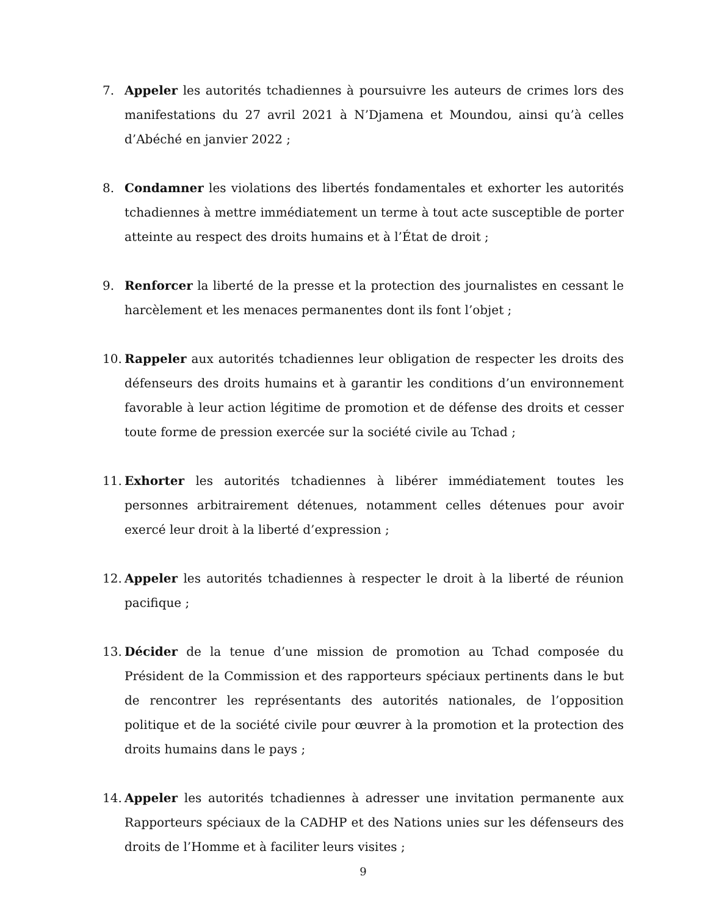7. Appeler les autorités tchadiennes à poursuivre les auteurs de crimes lors des manifestations du 27 avril 2021 à N’Djamena et Moundou, ainsi qu’à celles d’Abéché en janvier 2022 ;
8. Condamner les violations des libertés fondamentales et exhorter les autorités tchadiennes à mettre immédiatement un terme à tout acte susceptible de porter atteinte au respect des droits humains et à l’État de droit ;
9. Renforcer la liberté de la presse et la protection des journalistes en cessant le harcèlement et les menaces permanentes dont ils font l’objet ;
10. Rappeler aux autorités tchadiennes leur obligation de respecter les droits des défenseurs des droits humains et à garantir les conditions d’un environnement favorable à leur action légitime de promotion et de défense des droits et cesser toute forme de pression exercée sur la société civile au Tchad ;
11. Exhorter les autorités tchadiennes à libérer immédiatement toutes les personnes arbitrairement détenues, notamment celles détenues pour avoir exercé leur droit à la liberté d’expression ;
12. Appeler les autorités tchadiennes à respecter le droit à la liberté de réunion pacifique ;
13. Décider de la tenue d’une mission de promotion au Tchad composée du Président de la Commission et des rapporteurs spéciaux pertinents dans le but de rencontrer les représentants des autorités nationales, de l’opposition politique et de la société civile pour œuvrer à la promotion et la protection des droits humains dans le pays ;
14. Appeler les autorités tchadiennes à adresser une invitation permanente aux Rapporteurs spéciaux de la CADHP et des Nations unies sur les défenseurs des droits de l’Homme et à faciliter leurs visites ;
9